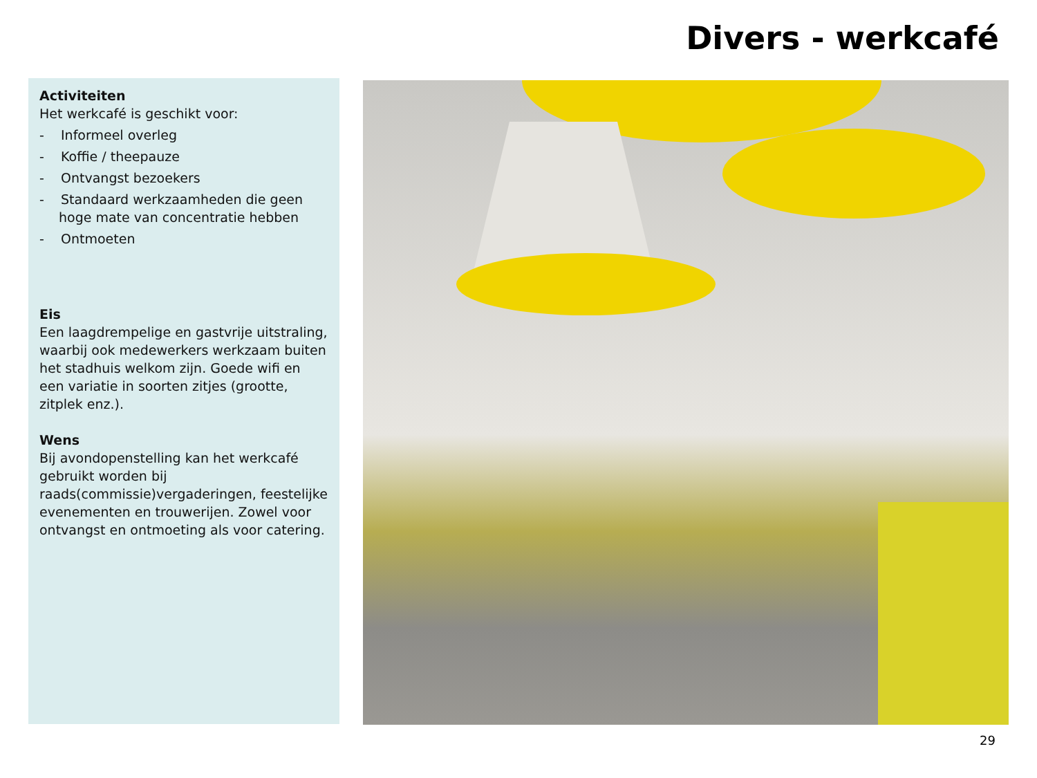Divers - werkcafé
Activiteiten
Het werkcafé is geschikt voor:
- Informeel overleg
- Koffie / theepauze
- Ontvangst bezoekers
- Standaard werkzaamheden die geen hoge mate van concentratie hebben
- Ontmoeten
Eis
Een laagdrempelige en gastvrije uitstraling, waarbij ook medewerkers werkzaam buiten het stadhuis welkom zijn. Goede wifi en een variatie in soorten zitjes (grootte, zitplek enz.).
Wens
Bij avondopenstelling kan het werkcafé gebruikt worden bij raads(commissie)vergaderingen, feestelijke evenementen en trouwerijen. Zowel voor ontvangst en ontmoeting als voor catering.
29